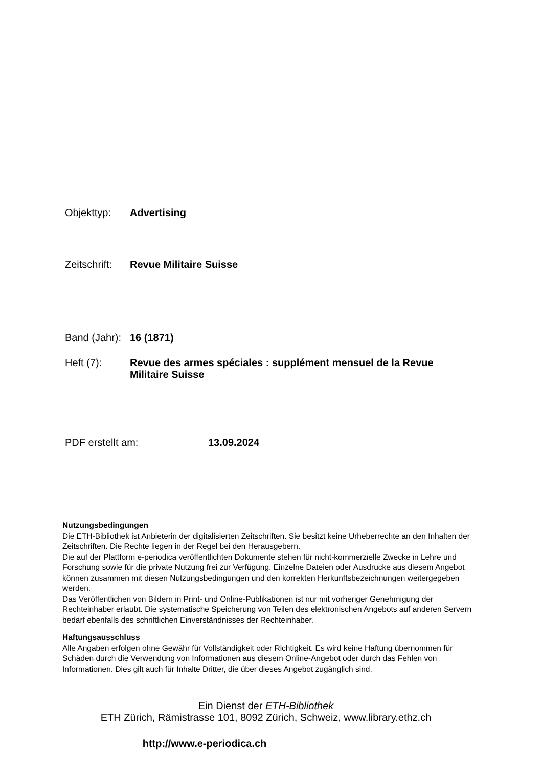Objekttyp: Advertising
Zeitschrift:
Revue Militaire Suisse
Band (Jahr):
16 (1871)
Heft (7): Revue des armes spéciales : supplément mensuel de la Revue Militaire Suisse
PDF erstellt am: 13.09.2024
Nutzungsbedingungen
Die ETH-Bibliothek ist Anbieterin der digitalisierten Zeitschriften. Sie besitzt keine Urheberrechte an den Inhalten der Zeitschriften. Die Rechte liegen in der Regel bei den Herausgebern.
Die auf der Plattform e-periodica veröffentlichten Dokumente stehen für nicht-kommerzielle Zwecke in Lehre und Forschung sowie für die private Nutzung frei zur Verfügung. Einzelne Dateien oder Ausdrucke aus diesem Angebot können zusammen mit diesen Nutzungsbedingungen und den korrekten Herkunftsbezeichnungen weitergegeben werden.
Das Veröffentlichen von Bildern in Print- und Online-Publikationen ist nur mit vorheriger Genehmigung der Rechteinhaber erlaubt. Die systematische Speicherung von Teilen des elektronischen Angebots auf anderen Servern bedarf ebenfalls des schriftlichen Einverständnisses der Rechteinhaber.
Haftungsausschluss
Alle Angaben erfolgen ohne Gewähr für Vollständigkeit oder Richtigkeit. Es wird keine Haftung übernommen für Schäden durch die Verwendung von Informationen aus diesem Online-Angebot oder durch das Fehlen von Informationen. Dies gilt auch für Inhalte Dritter, die über dieses Angebot zugänglich sind.
Ein Dienst der ETH-Bibliothek
ETH Zürich, Rämistrasse 101, 8092 Zürich, Schweiz, www.library.ethz.ch
http://www.e-periodica.ch